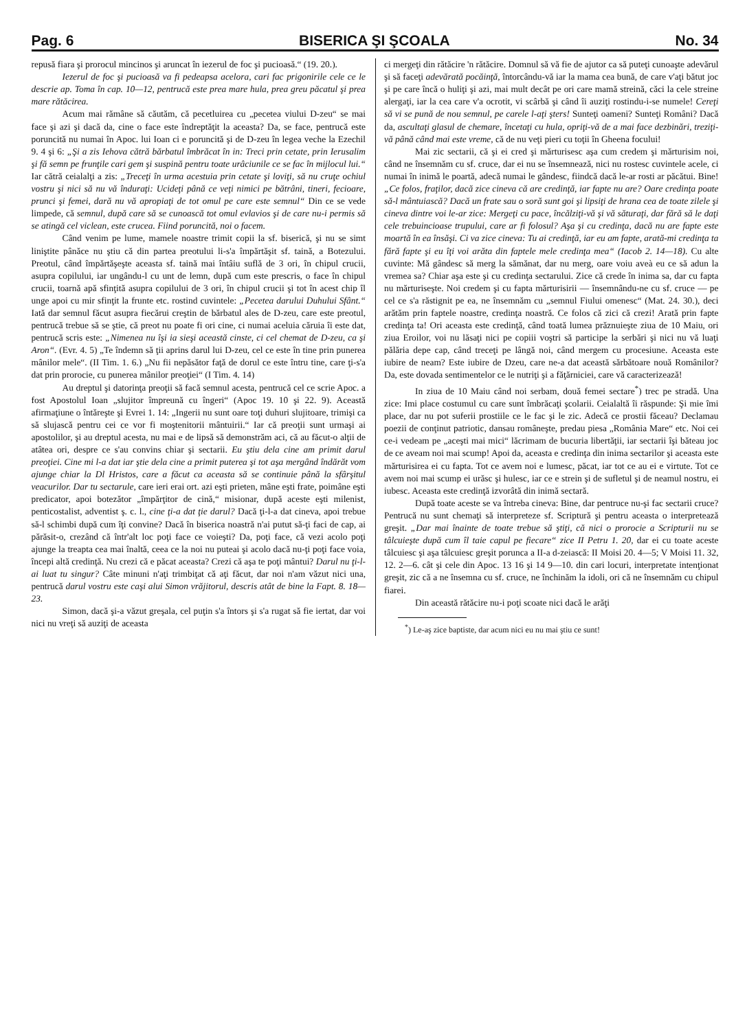Pag. 6 BISERICA ŞI ŞCOALA No. 34
repusă fiara şi prorocul mincinos şi aruncat în iezerul de foc şi pucioasă.“ (19. 20.).
Iezerul de foc şi pucioasă va fi pedeapsa acelora, cari fac prigonirile cele ce le descrie ap. Toma în cap. 10—12, pentrucă este prea mare hula, prea greu păcatul şi prea mare rătăcirea.
Acum mai rămâne să căutăm, că pecetluirea cu „pecetea viului D-zeu“ se mai face şi azi şi dacă da, cine o face este îndreptăţit la aceasta? Da, se face, pentrucă este poruncită nu numai în Apoc. lui Ioan ci e poruncită şi de D-zeu în legea veche la Ezechil 9. 4 şi 6: „Şi a zis Iehova cătră bărbatul îmbrăcat în in: Treci prin cetate, prin Ierusalim şi fă semn pe frunţile cari gem şi suspină pentru toate urâciunile ce se fac în mijlocul lui.“ Iar cătră ceialalţi a zis: „Treceţi în urma acestuia prin cetate şi loviţi, să nu cruţe ochiul vostru şi nici să nu vă înduraţi: Ucideţi până ce veţi nimici pe bătrâni, tineri, fecioare, prunci şi femei, dară nu vă apropiaţi de tot omul pe care este semnul“ Din ce se vede limpede, că semnul, după care să se cunoască tot omul evlavios şi de care nu-i permis să se atingă cel viclean, este crucea. Fiind poruncită, noi o facem.
Când venim pe lume, mamele noastre trimit copii la sf. biserică, şi nu se simt liniştite pânăce nu ştiu că din partea preotului li-s'a împărtăşit sf. taină, a Botezului. Preotul, când împărtăşeşte aceasta sf. taină mai întâiu suflă de 3 ori, în chipul crucii, asupra copilului, iar ungându-l cu unt de lemn, după cum este prescris, o face în chipul crucii, toarnă apă sfinţită asupra copilului de 3 ori, în chipul crucii şi tot în acest chip îl unge apoi cu mir sfinţit la frunte etc. rostind cuvintele: „Pecetea darului Duhului Sfânt.“ Iată dar semnul făcut asupra fiecărui creştin de bărbatul ales de D-zeu, care este preotul, pentrucă trebue să se ştie, că preot nu poate fi ori cine, ci numai aceluia căruia îi este dat, pentrucă scris este: „Nimenea nu îşi ia sieşi această cinste, ci cel chemat de D-zeu, ca şi Aron“. (Evr. 4. 5) „Te îndemn să ţii aprins darul lui D-zeu, cel ce este în tine prin punerea mânilor mele“. (II Tim. 1. 6.) „Nu fii nepăsător faţă de dorul ce este întru tine, care ţi-s'a dat prin prorocie, cu punerea mânilor preoţiei“ (I Tim. 4. 14)
Au dreptul şi datorinţa preoţii să facă semnul acesta, pentrucă cel ce scrie Apoc. a fost Apostolul Ioan „slujitor împreună cu îngeri“ (Apoc 19. 10 şi 22. 9). Această afirmaţiune o întăreşte şi Evrei 1. 14: „Ingerii nu sunt oare toţi duhuri slujitoare, trimişi ca să slujască pentru cei ce vor fi moştenitorii mântuirii.“ Iar că preoţii sunt urmaşi ai apostolilor, şi au dreptul acesta, nu mai e de lipsă să demonstrăm aci, că au făcut-o alţii de atâtea ori, despre ce s'au convins chiar şi sectarii. Eu ştiu dela cine am primit darul preoţiei. Cine mi l-a dat iar ştie dela cine a primit puterea şi tot aşa mergând îndărăt vom ajunge chiar la Dl Hristos, care a făcut ca aceasta să se continuie până la sfârşitul veacurilor. Dar tu sectarule, care ieri erai ort. azi eşti prieten, mâne eşti frate, poimâne eşti predicator, apoi botezător „împărţitor de cină,“ misionar, după aceste eşti milenist, penticostalist, adventist ş. c. l., cine ţi-a dat ţie darul? Dacă ţi-l-a dat cineva, apoi trebue să-l schimbi după cum îţi convine? Dacă în biserica noastră n'ai putut să-ţi faci de cap, ai părăsit-o, crezând că într'alt loc poţi face ce voieşti? Da, poţi face, că vezi acolo poţi ajunge la treapta cea mai înaltă, ceea ce la noi nu puteai şi acolo dacă nu-ţi poţi face voia, începi altă credinţă. Nu crezi că e păcat aceasta? Crezi că aşa te poţi mântui? Darul nu ţi-l-ai luat tu singur? Câte minuni n'aţi trimbiţat că aţi făcut, dar noi n'am văzut nici una, pentrucă darul vostru este caşi alui Simon vrăjitorul, descris atât de bine la Fapt. 8. 18—23.
Simon, dacă şi-a văzut greşala, cel puţin s'a întors şi s'a rugat să fie iertat, dar voi nici nu vreţi să auziţi de aceasta
ci mergeţi din rătăcire 'n rătăcire. Domnul să vă fie de ajutor ca să puteţi cunoaşte adevărul şi să faceţi adevărată pocăinţă, întorcându-vă iar la mama cea bună, de care v'aţi bătut joc şi pe care încă o huliţi şi azi, mai mult decât pe ori care mamă streină, căci la cele streine alergaţi, iar la cea care v'a ocrotit, vi scârbă şi când îi auziţi rostindu-i-se numele! Cereţi să vi se pună de nou semnul, pe carele l-aţi şters! Sunteţi oameni? Sunteţi Români? Dacă da, ascultaţi glasul de chemare, încetaţi cu hula, opriţi-vă de a mai face dezbinări, treziţi-vă până când mai este vreme, că de nu veţi pieri cu toţii în Gheena focului!
Mai zic sectarii, că şi ei cred şi mărturisesc aşa cum credem şi mărturisim noi, când ne însemnăm cu sf. cruce, dar ei nu se însemnează, nici nu rostesc cuvintele acele, ci numai în inimă le poartă, adecă numai le gândesc, fiindcă dacă le-ar rosti ar păcătui. Bine! „Ce folos, fraţilor, dacă zice cineva că are credinţă, iar fapte nu are? Oare credinţa poate să-l mântuiască? Dacă un frate sau o soră sunt goi şi lipsiţi de hrana cea de toate zilele şi cineva dintre voi le-ar zice: Mergeţi cu pace, încălziţi-vă şi vă săturaţi, dar fără să le daţi cele trebuincioase trupului, care ar fi folosul? Aşa şi cu credinţa, dacă nu are fapte este moartă în ea însăşi. Ci va zice cineva: Tu ai credinţă, iar eu am fapte, arată-mi credinţa ta fără fapte şi eu îţi voi arăta din faptele mele credinţa mea“ (Iacob 2. 14—18). Cu alte cuvinte: Mă gândesc să merg la sămănat, dar nu merg, oare voiu aveà eu ce să adun la vremea sa? Chiar aşa este şi cu credinţa sectarului. Zice că crede în inima sa, dar cu fapta nu mărturiseşte. Noi credem şi cu fapta mărturisirii — însemnându-ne cu sf. cruce — pe cel ce s'a răstignit pe ea, ne însemnăm cu „semnul Fiului omenesc“ (Mat. 24. 30.), deci arătăm prin faptele noastre, credinţa noastră. Ce folos că zici că crezi! Arată prin fapte credinţa ta! Ori aceasta este credinţă, când toată lumea prăznuieşte ziua de 10 Maiu, ori ziua Eroilor, voi nu lăsaţi nici pe copiii voştri să participe la serbări şi nici nu vă luaţi pălăria depe cap, când treceţi pe lângă noi, când mergem cu procesiune. Aceasta este iubire de neam? Este iubire de Dzeu, care ne-a dat această sărbătoare nouă Românilor? Da, este dovada sentimentelor ce le nutriţi şi a făţărniciei, care vă caracterizează!
In ziua de 10 Maiu când noi serbam, două femei sectare<sup>*</sup>) trec pe stradă. Una zice: Imi place costumul cu care sunt îmbrăcaţi şcolarii. Ceialaltă îi răspunde: Şi mie îmi place, dar nu pot suferii prostiile ce le fac şi le zic. Adecă ce prostii făceau? Declamau poezii de conţinut patriotic, dansau româneşte, predau piesa „România Mare“ etc. Noi cei ce-i vedeam pe „aceşti mai mici“ lăcrimam de bucuria libertăţii, iar sectarii îşi băteau joc de ce aveam noi mai scump! Apoi da, aceasta e credinţa din inima sectarilor şi aceasta este mărturisirea ei cu fapta. Tot ce avem noi e lumesc, păcat, iar tot ce au ei e virtute. Tot ce avem noi mai scump ei urăsc şi hulesc, iar ce e strein şi de sufletul şi de neamul nostru, ei iubesc. Aceasta este credinţă izvorâtă din inimă sectară.
După toate aceste se va întreba cineva: Bine, dar pentruce nu-şi fac sectarii cruce? Pentrucă nu sunt chemaţi să interpreteze sf. Scriptură şi pentru aceasta o interpretează greşit. „Dar mai înainte de toate trebue să ştiţi, că nici o prorocie a Scripturii nu se tâlcuieşte după cum îl taie capul pe fiecare“ zice II Petru 1. 20, dar ei cu toate aceste tâlcuiesc şi aşa tâlcuiesc greşit porunca a II-a d-zeiască: II Moisi 20. 4—5; V Moisi 11. 32, 12. 2—6. cât şi cele din Apoc. 13 16 şi 14 9—10. din cari locuri, interpretate intenţionat greşit, zic că a ne însemna cu sf. cruce, ne închinăm la idoli, ori că ne însemnăm cu chipul fiarei.
Din această rătăcire nu-i poţi scoate nici dacă le arăţi
<sup>*</sup>) Le-aş zice baptiste, dar acum nici eu nu mai ştiu ce sunt!